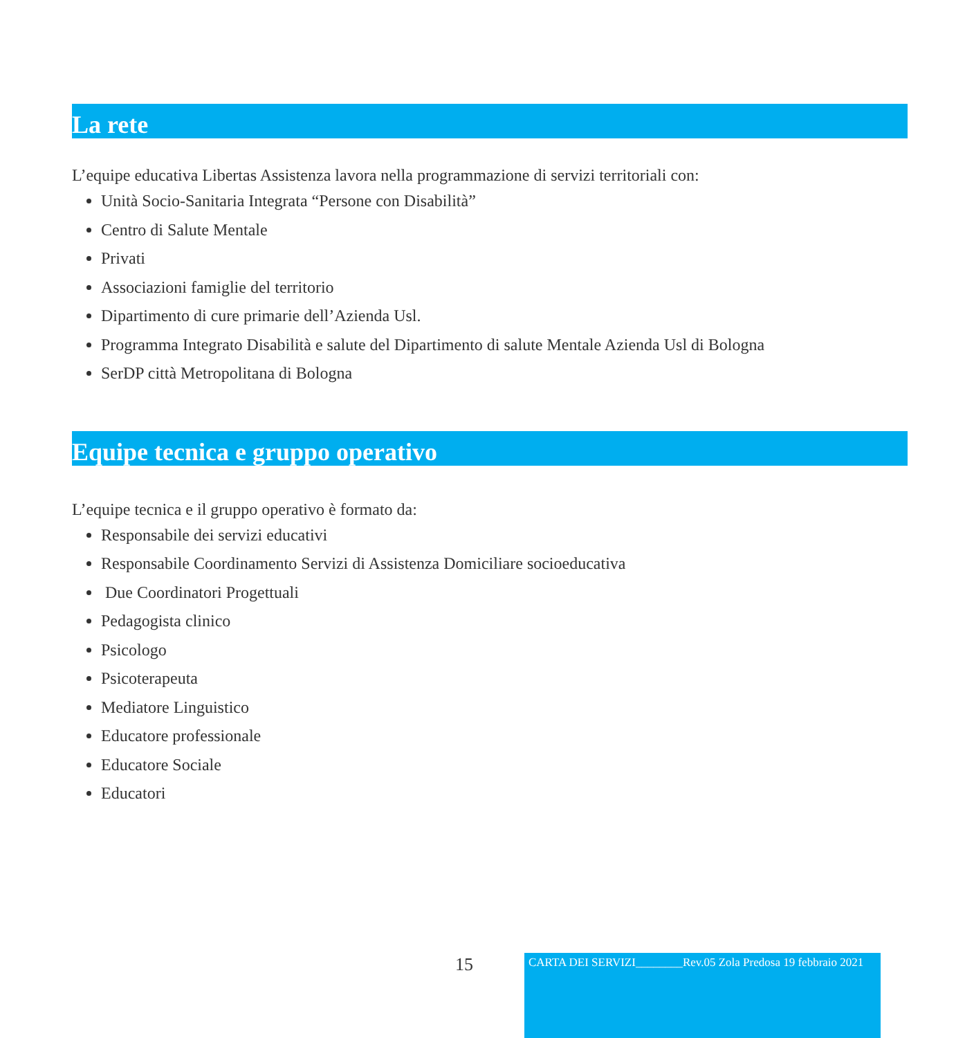La rete
L’equipe educativa Libertas Assistenza lavora nella programmazione di servizi territoriali con:
Unità Socio-Sanitaria Integrata “Persone con Disabilità”
Centro di Salute Mentale
Privati
Associazioni famiglie del territorio
Dipartimento di cure primarie dell’Azienda Usl.
Programma Integrato Disabilità e salute del Dipartimento di salute Mentale Azienda Usl di Bologna
SerDP città Metropolitana di Bologna
Equipe tecnica e gruppo operativo
L’equipe tecnica e il gruppo operativo è formato da:
Responsabile dei servizi educativi
Responsabile Coordinamento Servizi di Assistenza Domiciliare socioeducativa
Due Coordinatori Progettuali
Pedagogista clinico
Psicologo
Psicoterapeuta
Mediatore Linguistico
Educatore professionale
Educatore Sociale
Educatori
15
CARTA DEI SERVIZI________Rev.05 Zola Predosa 19 febbraio 2021